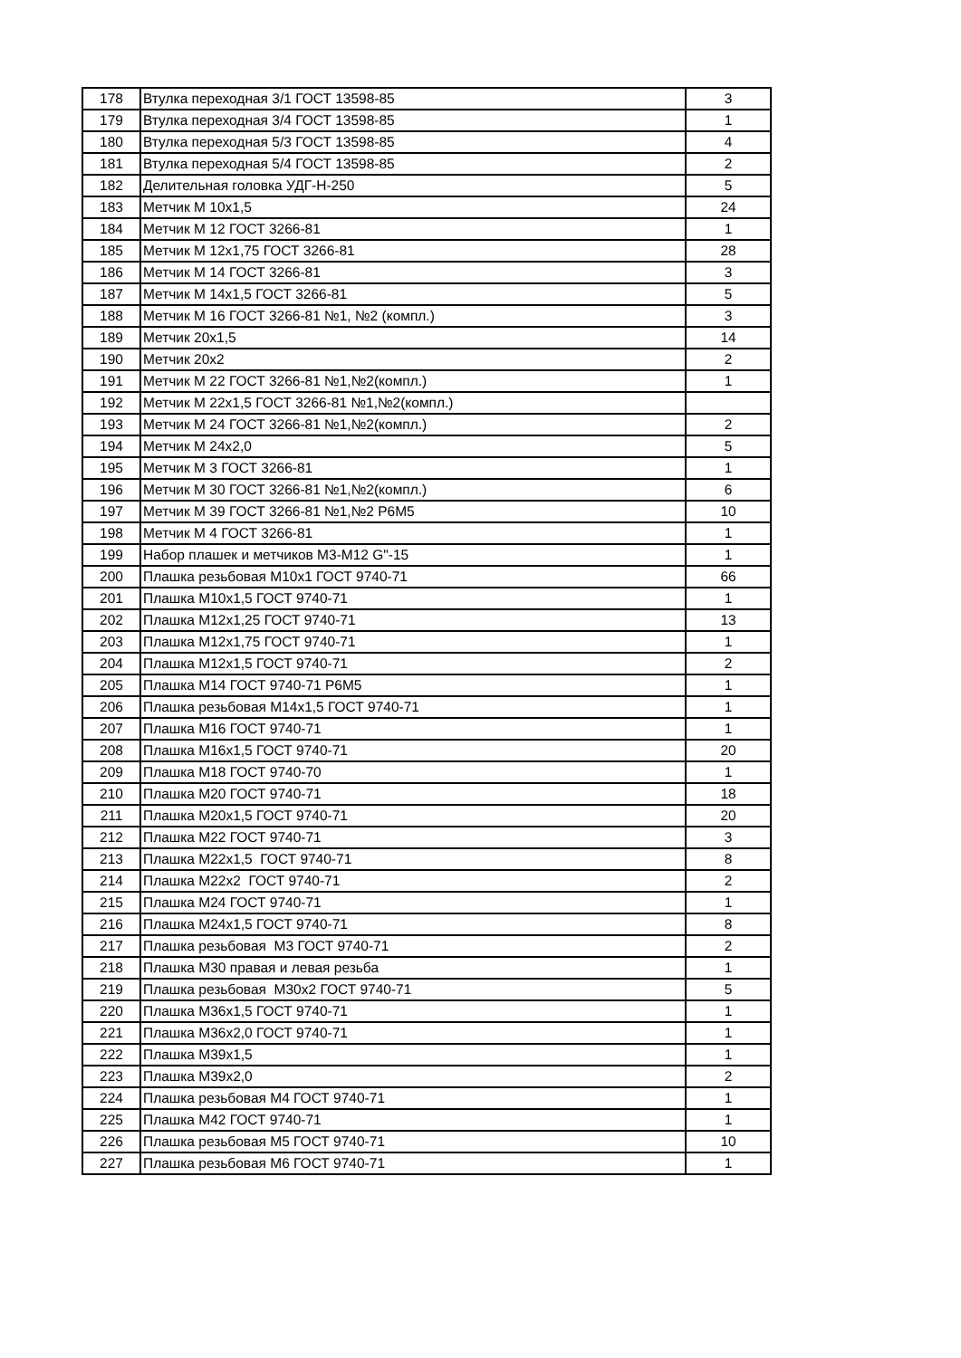| 178 | Втулка переходная 3/1 ГОСТ 13598-85 | 3 |
| 179 | Втулка переходная 3/4 ГОСТ 13598-85 | 1 |
| 180 | Втулка переходная 5/3 ГОСТ 13598-85 | 4 |
| 181 | Втулка переходная 5/4 ГОСТ 13598-85 | 2 |
| 182 | Делительная головка УДГ-Н-250 | 5 |
| 183 | Метчик М 10х1,5 | 24 |
| 184 | Метчик М 12 ГОСТ 3266-81 | 1 |
| 185 | Метчик М 12х1,75 ГОСТ 3266-81 | 28 |
| 186 | Метчик М 14 ГОСТ 3266-81 | 3 |
| 187 | Метчик М 14х1,5 ГОСТ 3266-81 | 5 |
| 188 | Метчик М 16 ГОСТ 3266-81 №1, №2 (компл.) | 3 |
| 189 | Метчик 20х1,5 | 14 |
| 190 | Метчик 20х2 | 2 |
| 191 | Метчик М 22 ГОСТ 3266-81 №1,№2(компл.) | 1 |
| 192 | Метчик М 22х1,5 ГОСТ 3266-81 №1,№2(компл.) | |
| 193 | Метчик М 24 ГОСТ 3266-81 №1,№2(компл.) | 2 |
| 194 | Метчик М 24х2,0 | 5 |
| 195 | Метчик М 3 ГОСТ 3266-81 | 1 |
| 196 | Метчик М 30 ГОСТ 3266-81 №1,№2(компл.) | 6 |
| 197 | Метчик М 39 ГОСТ 3266-81 №1,№2 Р6М5 | 10 |
| 198 | Метчик М 4 ГОСТ 3266-81 | 1 |
| 199 | Набор плашек и метчиков М3-М12 G"-15 | 1 |
| 200 | Плашка резьбовая М10х1 ГОСТ 9740-71 | 66 |
| 201 | Плашка М10х1,5 ГОСТ 9740-71 | 1 |
| 202 | Плашка М12х1,25 ГОСТ 9740-71 | 13 |
| 203 | Плашка М12х1,75 ГОСТ 9740-71 | 1 |
| 204 | Плашка М12х1,5 ГОСТ 9740-71 | 2 |
| 205 | Плашка М14 ГОСТ 9740-71 Р6М5 | 1 |
| 206 | Плашка резьбовая М14х1,5 ГОСТ 9740-71 | 1 |
| 207 | Плашка М16 ГОСТ 9740-71 | 1 |
| 208 | Плашка М16х1,5 ГОСТ 9740-71 | 20 |
| 209 | Плашка М18 ГОСТ 9740-70 | 1 |
| 210 | Плашка М20 ГОСТ 9740-71 | 18 |
| 211 | Плашка М20х1,5 ГОСТ 9740-71 | 20 |
| 212 | Плашка М22 ГОСТ 9740-71 | 3 |
| 213 | Плашка М22х1,5 ГОСТ 9740-71 | 8 |
| 214 | Плашка М22х2 ГОСТ 9740-71 | 2 |
| 215 | Плашка М24 ГОСТ 9740-71 | 1 |
| 216 | Плашка М24х1,5 ГОСТ 9740-71 | 8 |
| 217 | Плашка резьбовая М3 ГОСТ 9740-71 | 2 |
| 218 | Плашка М30 правая и левая резьба | 1 |
| 219 | Плашка резьбовая М30х2 ГОСТ 9740-71 | 5 |
| 220 | Плашка М36х1,5 ГОСТ 9740-71 | 1 |
| 221 | Плашка М36х2,0 ГОСТ 9740-71 | 1 |
| 222 | Плашка М39х1,5 | 1 |
| 223 | Плашка М39х2,0 | 2 |
| 224 | Плашка резьбовая М4 ГОСТ 9740-71 | 1 |
| 225 | Плашка М42 ГОСТ 9740-71 | 1 |
| 226 | Плашка резьбовая М5 ГОСТ 9740-71 | 10 |
| 227 | Плашка резьбовая М6 ГОСТ 9740-71 | 1 |